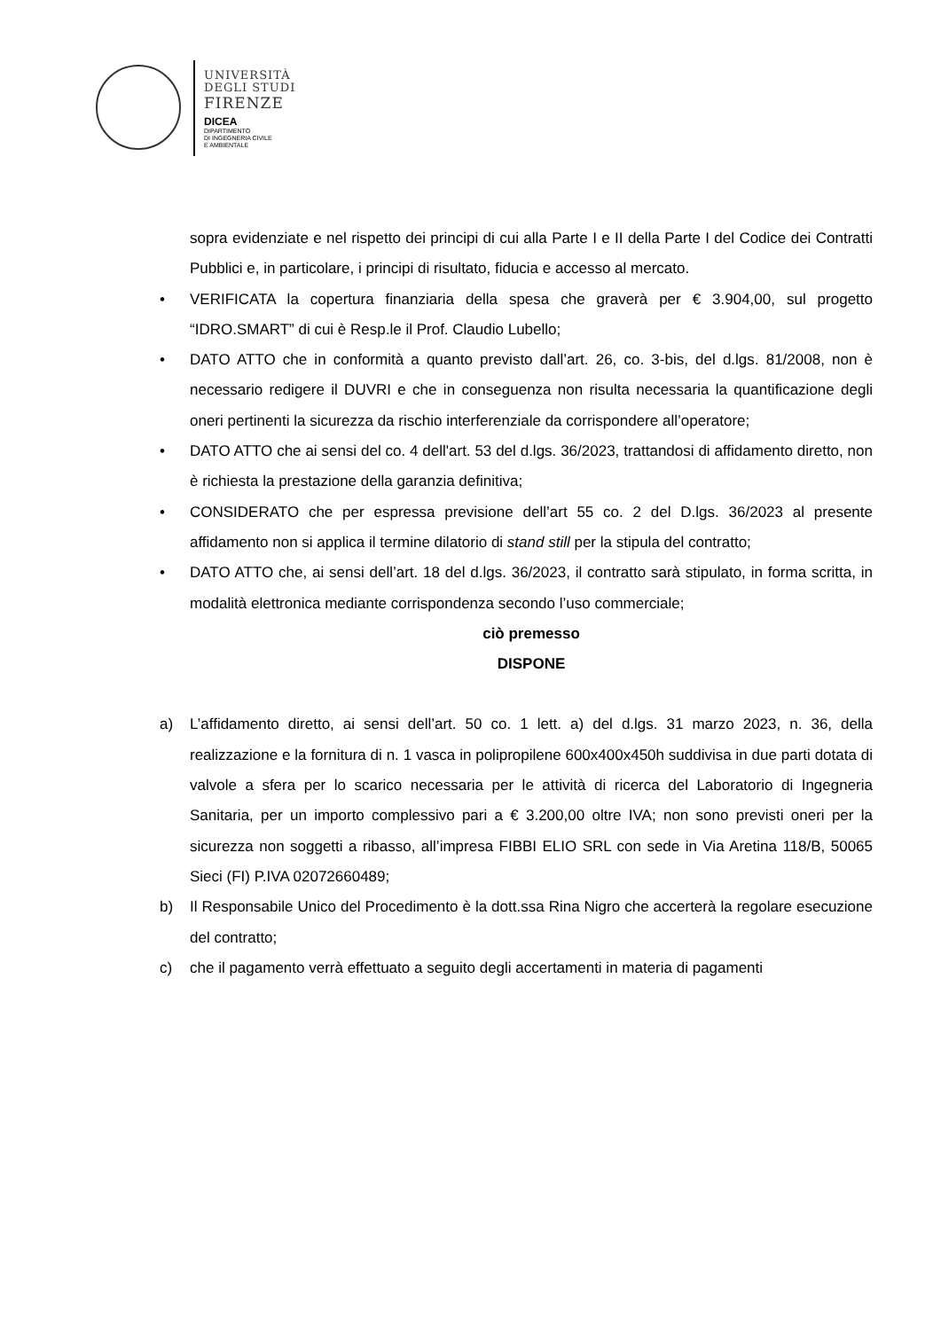UNIVERSITÀ
DEGLI STUDI
FIRENZE
DICEA
DIPARTIMENTO
DI INGEGNERIA CIVILE
E AMBIENTALE
sopra evidenziate e nel rispetto dei principi di cui alla Parte I e II della Parte I del Codice dei Contratti Pubblici e, in particolare, i principi di risultato, fiducia e accesso al mercato.
• VERIFICATA la copertura finanziaria della spesa che graverà per € 3.904,00, sul progetto “IDRO.SMART” di cui è Resp.le il Prof. Claudio Lubello;
• DATO ATTO che in conformità a quanto previsto dall’art. 26, co. 3-bis, del d.lgs. 81/2008, non è necessario redigere il DUVRI e che in conseguenza non risulta necessaria la quantificazione degli oneri pertinenti la sicurezza da rischio interferenziale da corrispondere all’operatore;
• DATO ATTO che ai sensi del co. 4 dell'art. 53 del d.lgs. 36/2023, trattandosi di affidamento diretto, non è richiesta la prestazione della garanzia definitiva;
• CONSIDERATO che per espressa previsione dell’art 55 co. 2 del D.lgs. 36/2023 al presente affidamento non si applica il termine dilatorio di stand still per la stipula del contratto;
• DATO ATTO che, ai sensi dell’art. 18 del d.lgs. 36/2023, il contratto sarà stipulato, in forma scritta, in modalità elettronica mediante corrispondenza secondo l’uso commerciale;
ciò premesso
DISPONE
a) L’affidamento diretto, ai sensi dell’art. 50 co. 1 lett. a) del d.lgs. 31 marzo 2023, n. 36, della realizzazione e la fornitura di n. 1 vasca in polipropilene 600x400x450h suddivisa in due parti dotata di valvole a sfera per lo scarico necessaria per le attività di ricerca del Laboratorio di Ingegneria Sanitaria, per un importo complessivo pari a € 3.200,00 oltre IVA; non sono previsti oneri per la sicurezza non soggetti a ribasso, all’impresa FIBBI ELIO SRL con sede in Via Aretina 118/B, 50065 Sieci (FI) P.IVA 02072660489;
b) Il Responsabile Unico del Procedimento è la dott.ssa Rina Nigro che accerterà la regolare esecuzione del contratto;
c) che il pagamento verrà effettuato a seguito degli accertamenti in materia di pagamenti